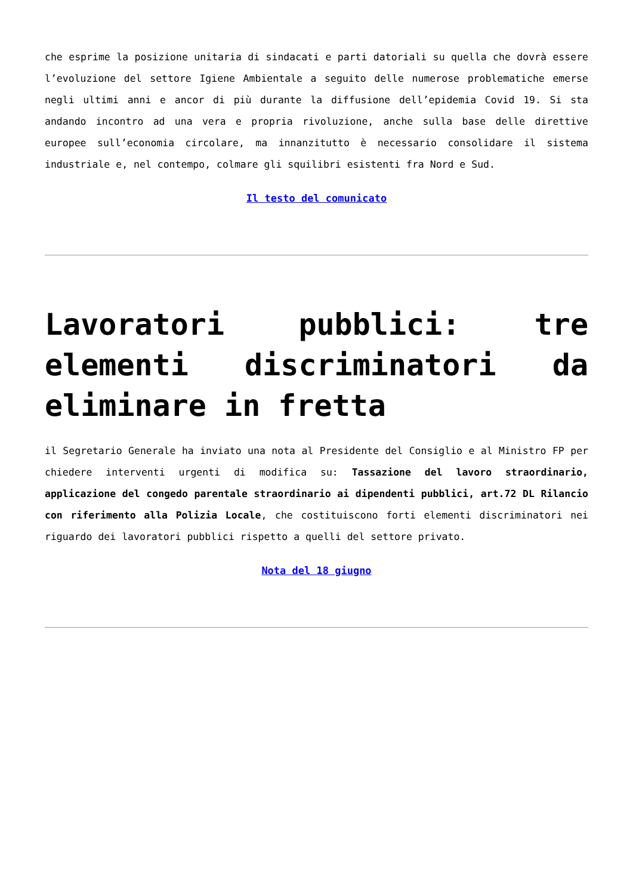che esprime la posizione unitaria di sindacati e parti datoriali su quella che dovrà essere l’evoluzione del settore Igiene Ambientale a seguito delle numerose problematiche emerse negli ultimi anni e ancor di più durante la diffusione dell’epidemia Covid 19. Si sta andando incontro ad una vera e propria rivoluzione, anche sulla base delle direttive europee sull’economia circolare, ma innanzitutto è necessario consolidare il sistema industriale e, nel contempo, colmare gli squilibri esistenti fra Nord e Sud.
Il testo del comunicato
Lavoratori pubblici: tre elementi discriminatori da eliminare in fretta
il Segretario Generale ha inviato una nota al Presidente del Consiglio e al Ministro FP per chiedere interventi urgenti di modifica su: Tassazione del lavoro straordinario, applicazione del congedo parentale straordinario ai dipendenti pubblici, art.72 DL Rilancio con riferimento alla Polizia Locale, che costituiscono forti elementi discriminatori nei riguardo dei lavoratori pubblici rispetto a quelli del settore privato.
Nota del 18 giugno